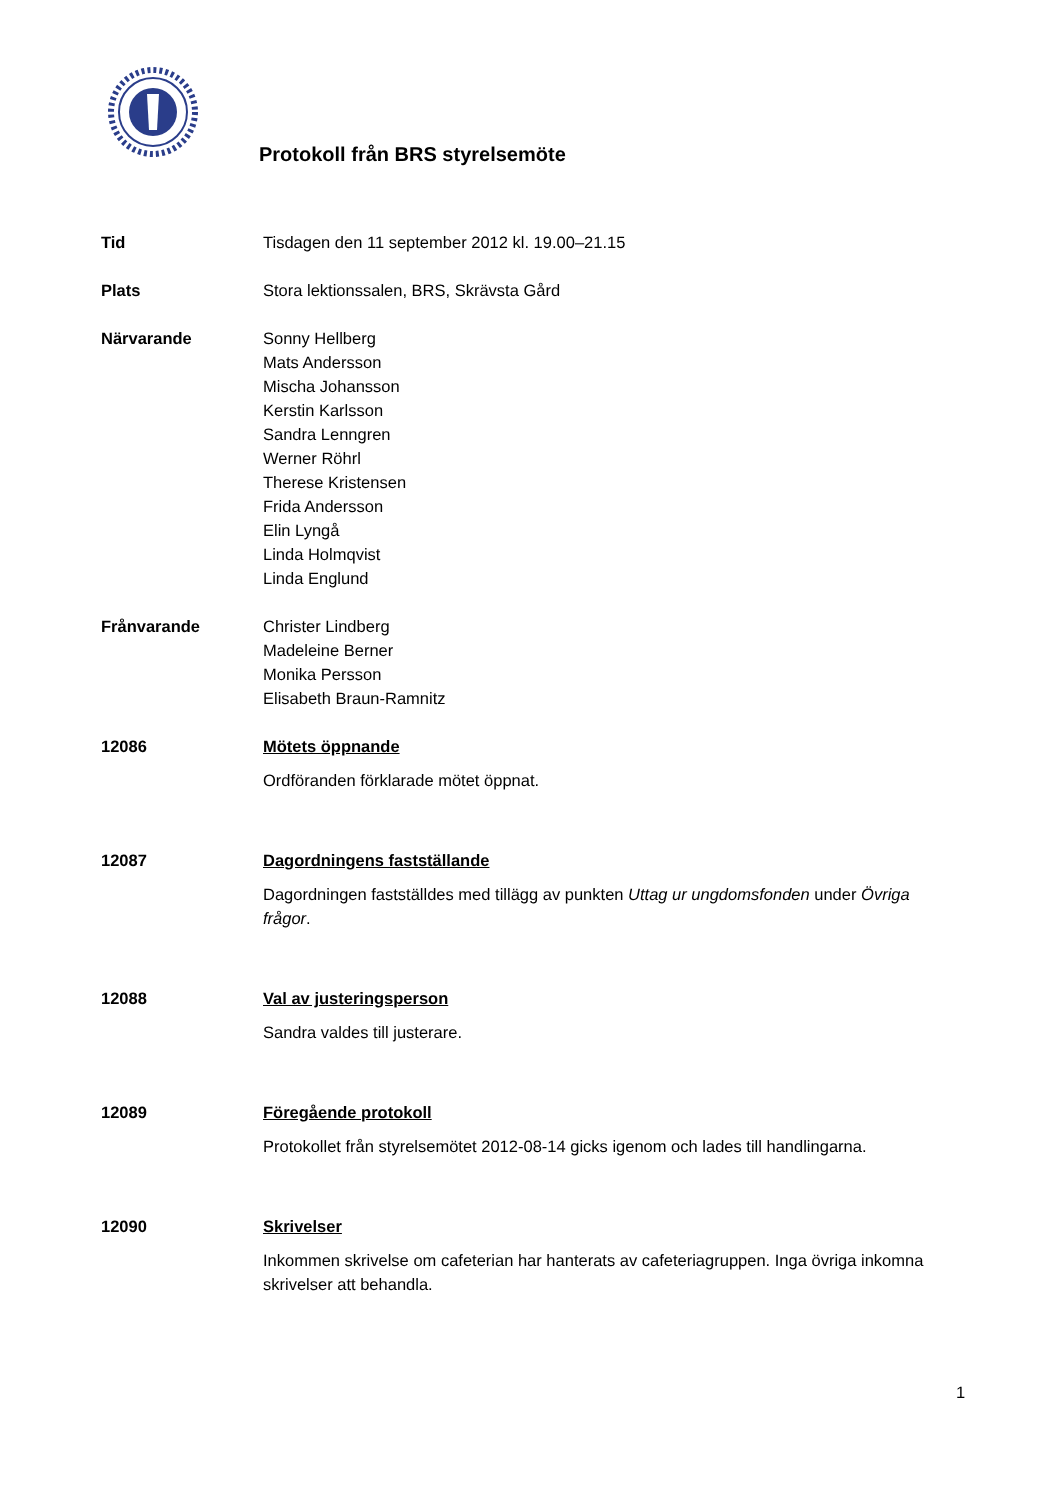Protokoll från BRS styrelsemöte
Tid Tisdagen den 11 september 2012 kl. 19.00–21.15
Plats Stora lektionssalen, BRS, Skrävsta Gård
Närvarande Sonny Hellberg
Mats Andersson
Mischa Johansson
Kerstin Karlsson
Sandra Lenngren
Werner Röhrl
Therese Kristensen
Frida Andersson
Elin Lyngå
Linda Holmqvist
Linda Englund
Frånvarande Christer Lindberg
Madeleine Berner
Monika Persson
Elisabeth Braun-Ramnitz
12086 Mötets öppnande
Ordföranden förklarade mötet öppnat.
12087 Dagordningens fastställande
Dagordningen fastställdes med tillägg av punkten Uttag ur ungdomsfonden under Övriga frågor.
12088 Val av justeringsperson
Sandra valdes till justerare.
12089 Föregående protokoll
Protokollet från styrelsemötet 2012-08-14 gicks igenom och lades till handlingarna.
12090 Skrivelser
Inkommen skrivelse om cafeterian har hanterats av cafeteriagruppen. Inga övriga inkomna skrivelser att behandla.
1